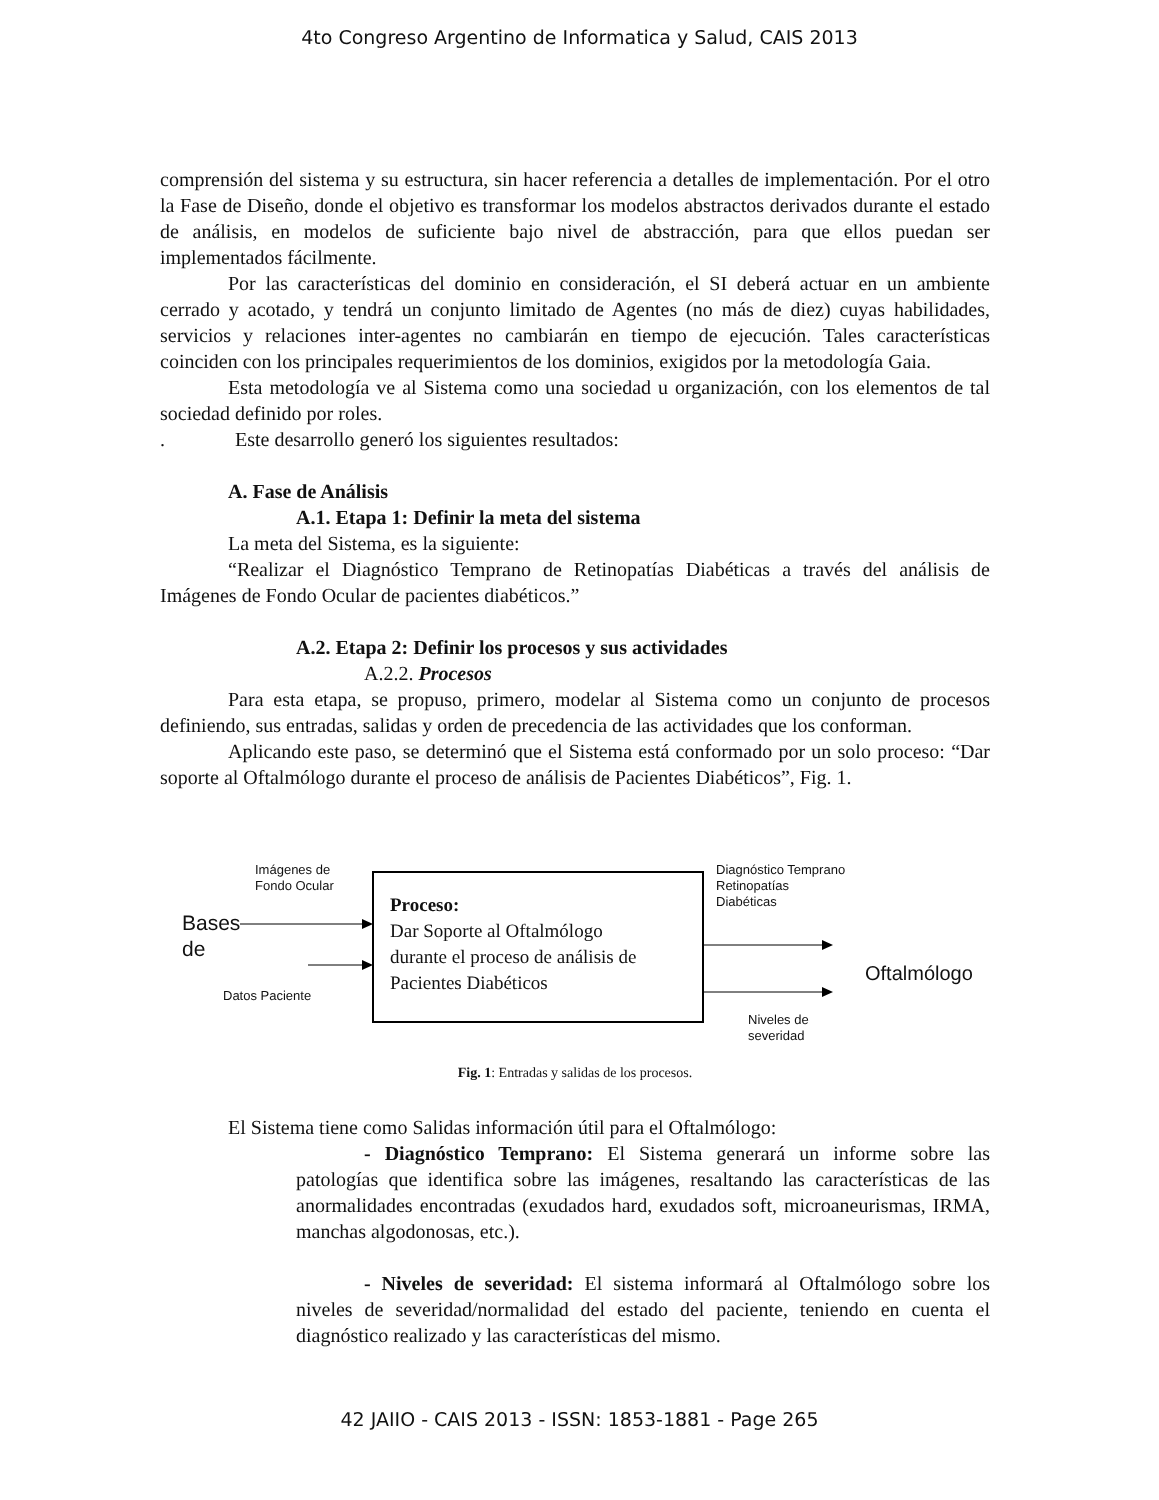4to Congreso Argentino de Informatica y Salud, CAIS 2013
comprensión del sistema y su estructura, sin hacer referencia a detalles de implementación. Por el otro la Fase de Diseño, donde el objetivo es transformar los modelos abstractos derivados durante el estado de análisis, en modelos de suficiente bajo nivel de abstracción, para que ellos puedan ser implementados fácilmente.
Por las características del dominio en consideración, el SI deberá actuar en un ambiente cerrado y acotado, y tendrá un conjunto limitado de Agentes (no más de diez) cuyas habilidades, servicios y relaciones inter-agentes no cambiarán en tiempo de ejecución. Tales características coinciden con los principales requerimientos de los dominios, exigidos por la metodología Gaia.
Esta metodología ve al Sistema como una sociedad u organización, con los elementos de tal sociedad definido por roles.
. Este desarrollo generó los siguientes resultados:
A. Fase de Análisis
A.1. Etapa 1: Definir la meta del sistema
La meta del Sistema, es la siguiente:
“Realizar el Diagnóstico Temprano de Retinopatías Diabéticas a través del análisis de Imágenes de Fondo Ocular de pacientes diabéticos.”
A.2. Etapa 2: Definir los procesos y sus actividades
A.2.2. Procesos
Para esta etapa, se propuso, primero, modelar al Sistema como un conjunto de procesos definiendo, sus entradas, salidas y orden de precedencia de las actividades que los conforman.
Aplicando este paso, se determinó que el Sistema está conformado por un solo proceso: “Dar soporte al Oftalmólogo durante el proceso de análisis de Pacientes Diabéticos”, Fig. 1.
Imágenes de
Fondo Ocular
Bases
de
Datos Paciente
Proceso:
Dar Soporte al Oftalmólogo
durante el proceso de análisis de
Pacientes Diabéticos
Diagnóstico Temprano
Retinopatías
Diabéticas
Oftalmólogo
Niveles de
severidad
Fig. 1: Entradas y salidas de los procesos.
El Sistema tiene como Salidas información útil para el Oftalmólogo:
- Diagnóstico Temprano: El Sistema generará un informe sobre las patologías que identifica sobre las imágenes, resaltando las características de las anormalidades encontradas (exudados hard, exudados soft, microaneurismas, IRMA, manchas algodonosas, etc.).
- Niveles de severidad: El sistema informará al Oftalmólogo sobre los niveles de severidad/normalidad del estado del paciente, teniendo en cuenta el diagnóstico realizado y las características del mismo.
42 JAIIO - CAIS 2013 - ISSN: 1853-1881 - Page 265